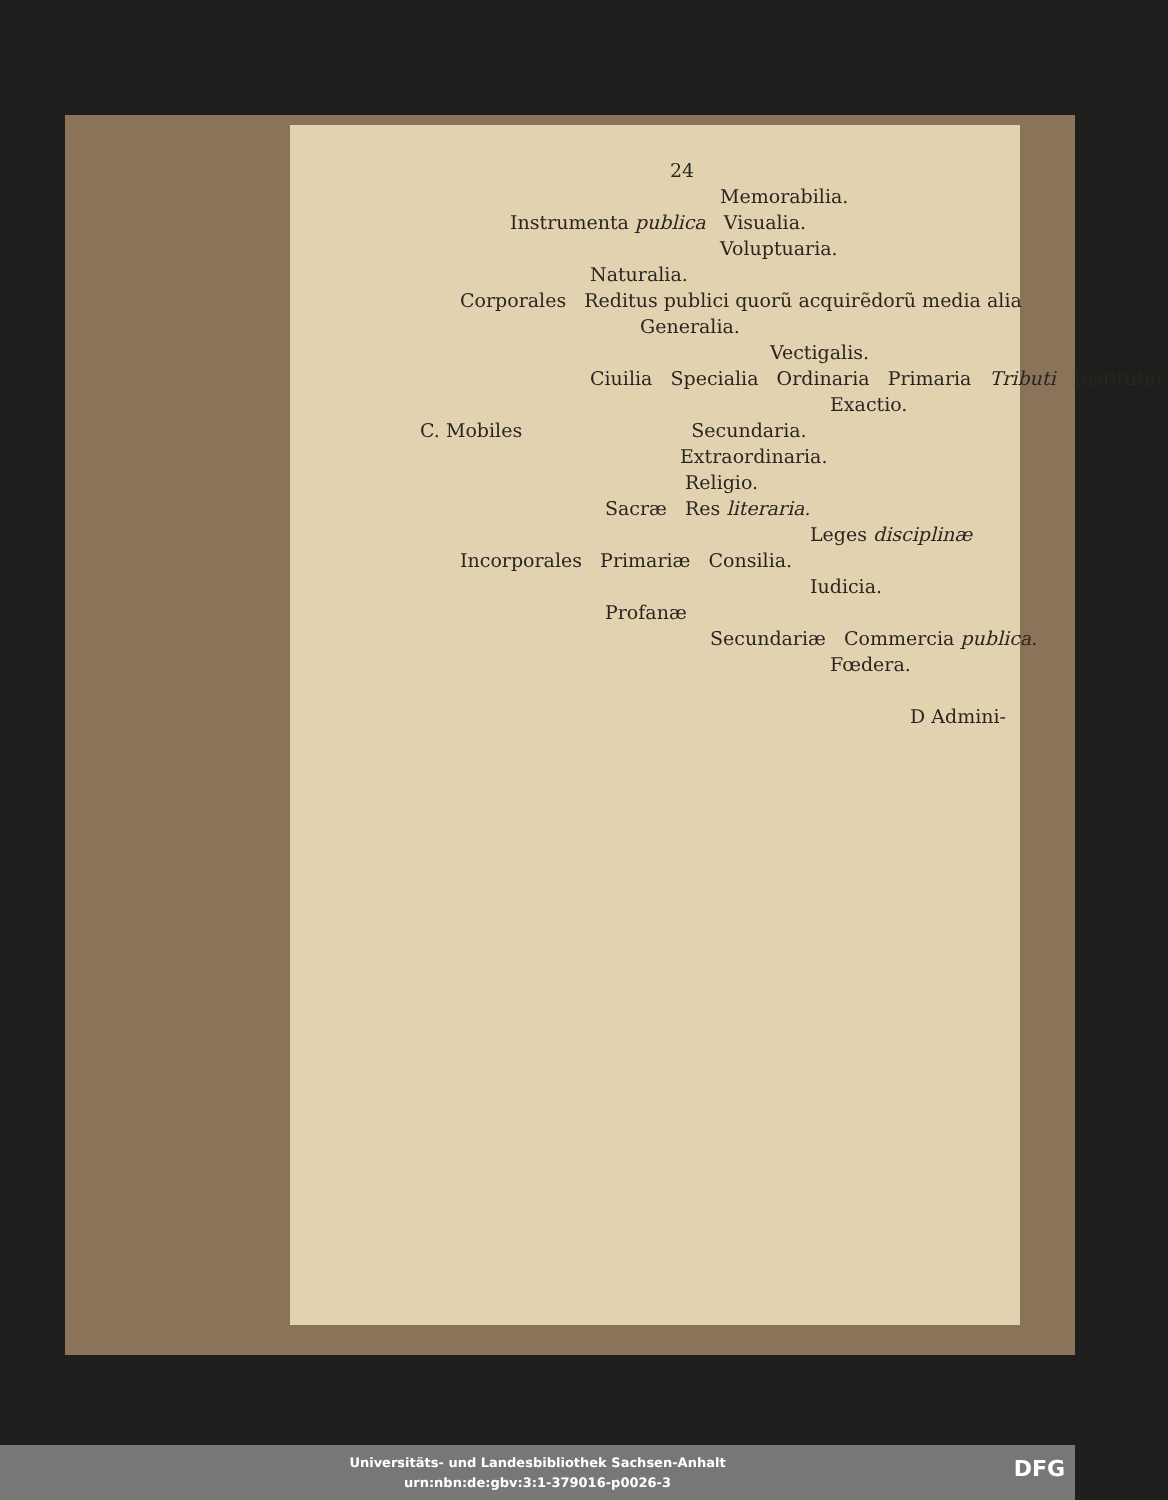24
Memorabilia.
Instrumenta publica Visualia.
Voluptuaria.
Naturalia.
Corporales Reditus publici quorũ acquirẽdorũ media alia
Generalia.
Vectigalis.
Ciuilia Specialia Ordinaria Primaria Tributi Institutio.
Exactio.
C. Mobiles Secundaria.
Extraordinaria.
Religio.
Sacræ Res literaria.
Leges disciplinæ
Incorporales Primariæ Consilia.
Iudicia.
Profanæ
Secundariæ Commercia publica.
Fœdera.
D Admini-
Universitäts- und Landesbibliothek Sachsen-Anhalt
urn:nbn:de:gbv:3:1-379016-p0026-3
DFG